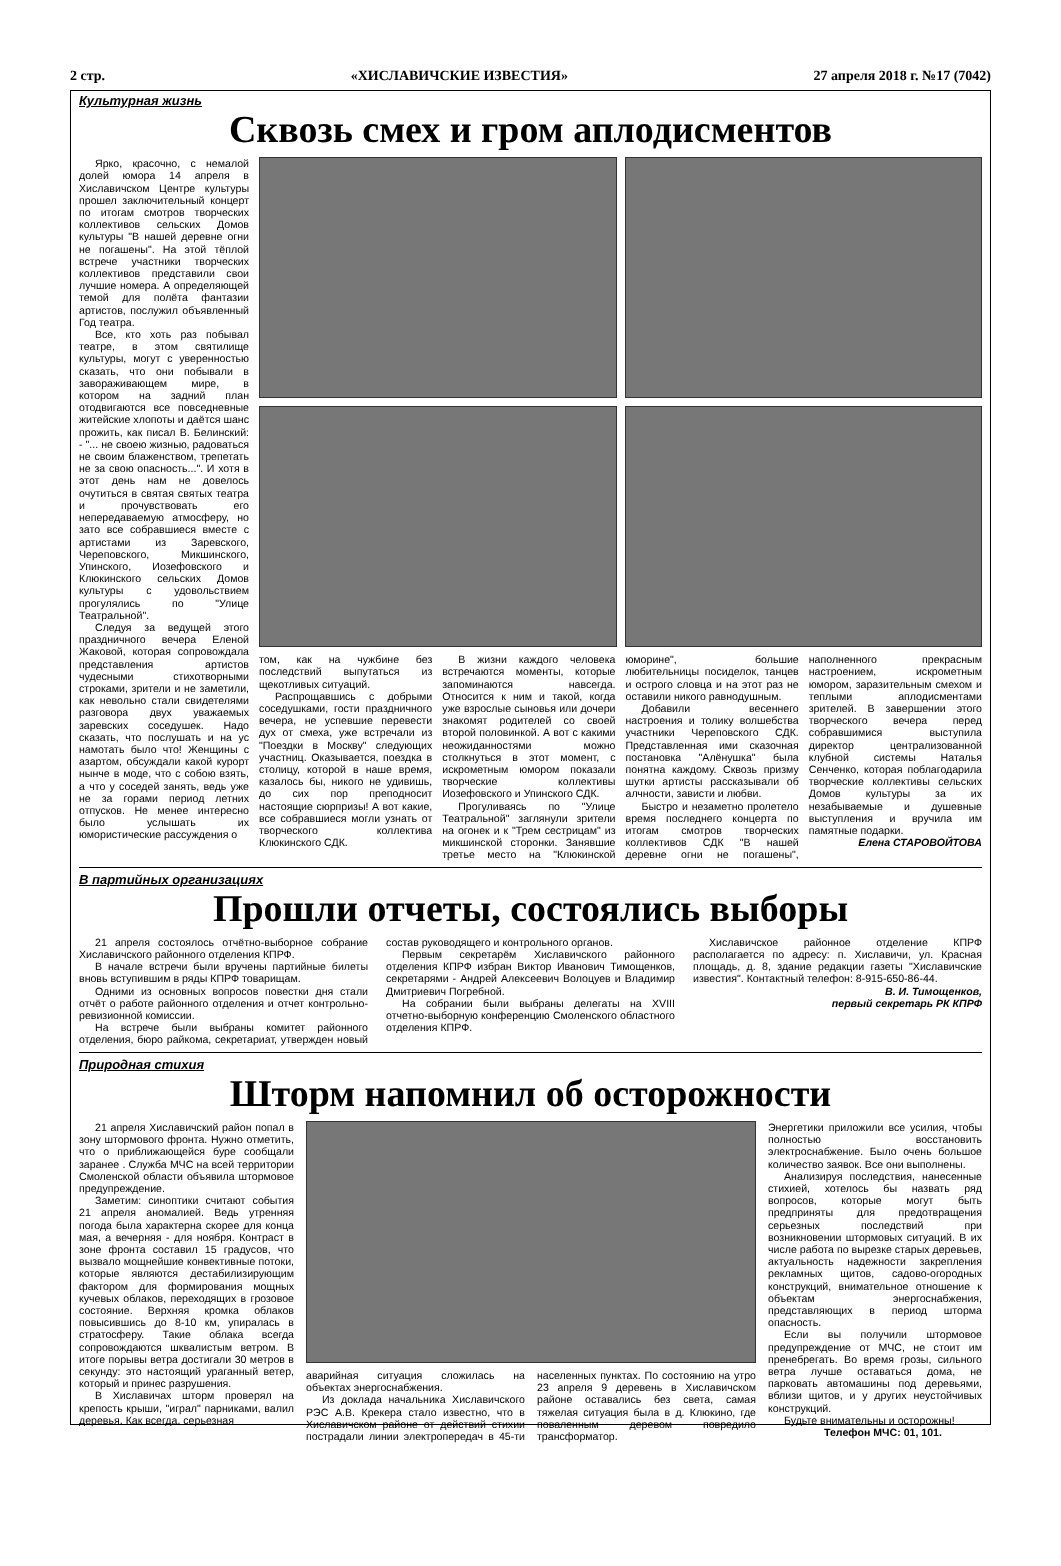2 стр. «ХИСЛАВИЧСКИЕ ИЗВЕСТИЯ» 27 апреля 2018 г. №17 (7042)
Культурная жизнь
Сквозь смех и гром аплодисментов
Ярко, красочно, с немалой долей юмора 14 апреля в Хиславичском Центре культуры прошел заключительный концерт по итогам смотров творческих коллективов сельских Домов культуры "В нашей деревне огни не погашены". На этой тёплой встрече участники творческих коллективов представили свои лучшие номера. А определяющей темой для полёта фантазии артистов, послужил объявленный Год театра.
Все, кто хоть раз побывал театре, в этом святилище культуры, могут с уверенностью сказать, что они побывали в завораживающем мире, в котором на задний план отодвигаются все повседневные житейские хлопоты и даётся шанс прожить, как писал В. Белинский: - "... не своею жизнью, радоваться не своим блаженством, трепетать не за свою опасность...". И хотя в этот день нам не довелось очутиться в святая святых театра и прочувствовать его непередаваемую атмосферу, но зато все собравшиеся вместе с артистами из Заревского, Череповского, Микшинского, Упинского, Иозефовского и Клюкинского сельских Домов культуры с удовольствием прогулялись по "Улице Театральной".
Следуя за ведущей этого праздничного вечера Еленой Жаковой, которая сопровождала представления артистов чудесными стихотворными строками, зрители и не заметили, как невольно стали свидетелями разговора двух уважаемых заревских соседушек. Надо сказать, что послушать и на ус намотать было что! Женщины с азартом, обсуждали какой курорт нынче в моде, что с собою взять, а что у соседей занять, ведь уже не за горами период летних отпусков. Не менее интересно было услышать их юмористические рассуждения о
том, как на чужбине без последствий выпутаться из щекотливых ситуаций.
Распрощавшись с добрыми соседушками, гости праздничного вечера, не успевшие перевести дух от смеха, уже встречали из "Поездки в Москву" следующих участниц. Оказывается, поездка в столицу, которой в наше время, казалось бы, никого не удивишь, до сих пор преподносит настоящие сюрпризы! А вот какие, все собравшиеся могли узнать от творческого коллектива Клюкинского СДК.
В жизни каждого человека встречаются моменты, которые запоминаются навсегда. Относится к ним и такой, когда уже взрослые сыновья или дочери знакомят родителей со своей второй половинкой. А вот с какими неожиданностями можно столкнуться в этот момент, с искрометным юмором показали творческие коллективы Иозефовского и Упинского СДК.
Прогуливаясь по "Улице Театральной" заглянули зрители на огонек и к "Трем сестрицам" из микшинской сторонки. Занявшие третье место на "Клюкинской юморине", большие любительницы посиделок, танцев и острого словца и на этот раз не оставили никого равнодушным.
Добавили весеннего настроения и толику волшебства участники Череповского СДК. Представленная ими сказочная постановка "Алёнушка" была понятна каждому. Сквозь призму шутки артисты рассказывали об алчности, зависти и любви.
Быстро и незаметно пролетело время последнего концерта по итогам смотров творческих коллективов СДК "В нашей деревне огни не погашены", наполненного прекрасным настроением, искрометным юмором, заразительным смехом и теплыми аплодисментами зрителей. В завершении этого творческого вечера перед собравшимися выступила директор централизованной клубной системы Наталья Сенченко, которая поблагодарила творческие коллективы сельских Домов культуры за их незабываемые и душевные выступления и вручила им памятные подарки.
Елена СТАРОВОЙТОВА
В партийных организациях
Прошли отчеты, состоялись выборы
21 апреля состоялось отчётно-выборное собрание Хиславичского районного отделения КПРФ.
В начале встречи были вручены партийные билеты вновь вступившим в ряды КПРФ товарищам.
Одними из основных вопросов повестки дня стали отчёт о работе районного отделения и отчет контрольно-ревизионной комиссии.
На встрече были выбраны комитет районного отделения, бюро райкома, секретариат, утвержден новый состав руководящего и контрольного органов.
Первым секретарём Хиславичского районного отделения КПРФ избран Виктор Иванович Тимощенков, секретарями - Андрей Алексеевич Волоцуев и Владимир Дмитриевич Погребной.
На собрании были выбраны делегаты на XVIII отчетно-выборную конференцию Смоленского областного отделения КПРФ.
Хиславичское районное отделение КПРФ располагается по адресу: п. Хиславичи, ул. Красная площадь, д. 8, здание редакции газеты "Хиславичские известия". Контактный телефон: 8-915-650-86-44.
В. И. Тимощенков,
первый секретарь РК КПРФ
Природная стихия
Шторм напомнил об осторожности
21 апреля Хиславичский район попал в зону штормового фронта. Нужно отметить, что о приближающейся буре сообщали заранее . Служба МЧС на всей территории Смоленской области объявила штормовое предупреждение.
Заметим: синоптики считают события 21 апреля аномалией. Ведь утренняя погода была характерна скорее для конца мая, а вечерняя - для ноября. Контраст в зоне фронта составил 15 градусов, что вызвало мощнейшие конвективные потоки, которые являются дестабилизирующим фактором для формирования мощных кучевых облаков, переходящих в грозовое состояние. Верхняя кромка облаков повысившись до 8-10 км, упиралась в стратосферу. Такие облака всегда сопровождаются шквалистым ветром. В итоге порывы ветра достигали 30 метров в секунду: это настоящий ураганный ветер, который и принес разрушения.
В Хиславичах шторм проверял на крепость крыши, "играл" парниками, валил деревья. Как всегда, серьезная
аварийная ситуация сложилась на объектах энергоснабжения.
Из доклада начальника Хиславичского РЭС А.В. Крекера стало известно, что в Хиславичском районе от действий стихии пострадали линии электропередач в 45-ти населенных пунктах. По состоянию на утро 23 апреля 9 деревень в Хиславичском районе оставались без света, самая тяжелая ситуация была в д. Клюкино, где поваленным деревом повредило трансформатор.
Энергетики приложили все усилия, чтобы полностью восстановить электроснабжение. Было очень большое количество заявок. Все они выполнены.
Анализируя последствия, нанесенные стихией, хотелось бы назвать ряд вопросов, которые могут быть предприняты для предотвращения серьезных последствий при возникновении штормовых ситуаций. В их числе работа по вырезке старых деревьев, актуальность надежности закрепления рекламных щитов, садово-огородных конструкций, внимательное отношение к объектам энергоснабжения, представляющих в период шторма опасность.
Если вы получили штормовое предупреждение от МЧС, не стоит им пренебрегать. Во время грозы, сильного ветра лучше оставаться дома, не парковать автомашины под деревьями, вблизи щитов, и у других неустойчивых конструкций.
Будьте внимательны и осторожны!
Телефон МЧС: 01, 101.